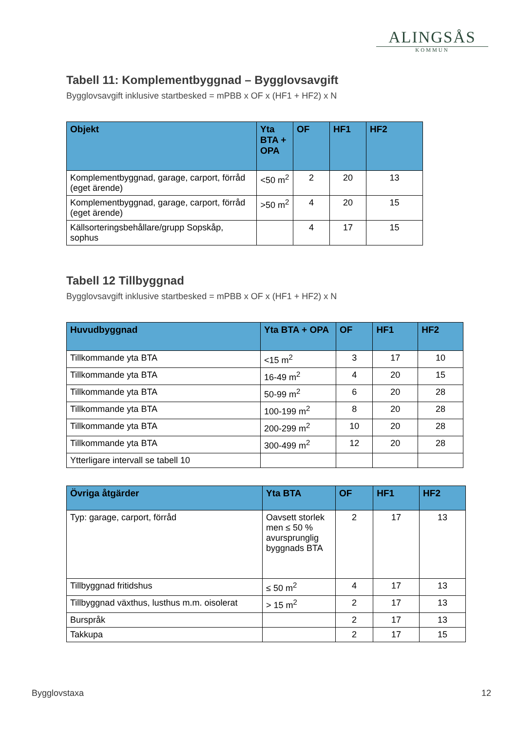ALINGSÅS
KOMMUN
Tabell 11: Komplementbyggnad – Bygglovsavgift
Bygglovsavgift inklusive startbesked = mPBB x OF x (HF1 + HF2) x N
| Objekt | Yta BTA + OPA | OF | HF1 | HF2 |
| --- | --- | --- | --- | --- |
| Komplementbyggnad, garage, carport, förråd (eget ärende) | <50 m<sup>2</sup> | 2 | 20 | 13 |
| Komplementbyggnad, garage, carport, förråd (eget ärende) | >50 m<sup>2</sup> | 4 | 20 | 15 |
| Källsorteringsbehållare/grupp Sopskåp, sophus | | 4 | 17 | 15 |
Tabell 12 Tillbyggnad
Bygglovsavgift inklusive startbesked = mPBB x OF x (HF1 + HF2) x N
| Huvudbyggnad | Yta BTA + OPA | OF | HF1 | HF2 |
| --- | --- | --- | --- | --- |
| Tillkommande yta BTA | <15 m<sup>2</sup> | 3 | 17 | 10 |
| Tillkommande yta BTA | 16-49 m<sup>2</sup> | 4 | 20 | 15 |
| Tillkommande yta BTA | 50-99 m<sup>2</sup> | 6 | 20 | 28 |
| Tillkommande yta BTA | 100-199 m<sup>2</sup> | 8 | 20 | 28 |
| Tillkommande yta BTA | 200-299 m<sup>2</sup> | 10 | 20 | 28 |
| Tillkommande yta BTA | 300-499 m<sup>2</sup> | 12 | 20 | 28 |
| Ytterligare intervall se tabell 10 | | | | |
| Övriga åtgärder | Yta BTA | OF | HF1 | HF2 |
| --- | --- | --- | --- | --- |
| Typ: garage, carport, förråd | Oavsett storlek men ≤ 50 % avursprunglig byggnads BTA | 2 | 17 | 13 |
| Tillbyggnad fritidshus | ≤ 50 m<sup>2</sup> | 4 | 17 | 13 |
| Tillbyggnad växthus, lusthus m.m. oisolerat | > 15 m<sup>2</sup> | 2 | 17 | 13 |
| Burspråk | | 2 | 17 | 13 |
| Takkupa | | 2 | 17 | 15 |
Bygglovstaxa 12